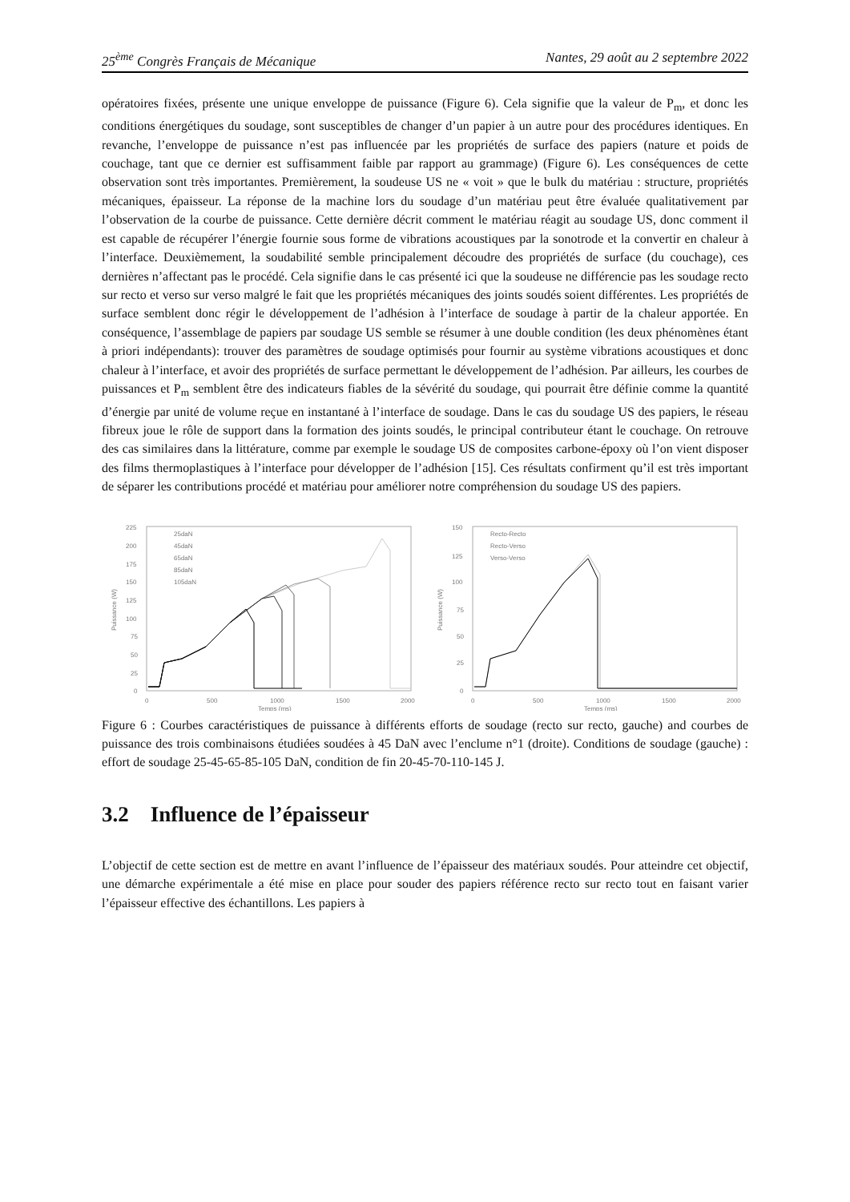25<sup>ème</sup> Congrès Français de Mécanique Nantes, 29 août au 2 septembre 2022
opératoires fixées, présente une unique enveloppe de puissance (Figure 6). Cela signifie que la valeur de P<sub>m</sub>, et donc les conditions énergétiques du soudage, sont susceptibles de changer d’un papier à un autre pour des procédures identiques. En revanche, l’enveloppe de puissance n’est pas influencée par les propriétés de surface des papiers (nature et poids de couchage, tant que ce dernier est suffisamment faible par rapport au grammage) (Figure 6). Les conséquences de cette observation sont très importantes. Premièrement, la soudeuse US ne « voit » que le bulk du matériau : structure, propriétés mécaniques, épaisseur. La réponse de la machine lors du soudage d’un matériau peut être évaluée qualitativement par l’observation de la courbe de puissance. Cette dernière décrit comment le matériau réagit au soudage US, donc comment il est capable de récupérer l’énergie fournie sous forme de vibrations acoustiques par la sonotrode et la convertir en chaleur à l’interface. Deuxièmement, la soudabilité semble principalement découdre des propriétés de surface (du couchage), ces dernières n’affectant pas le procédé. Cela signifie dans le cas présenté ici que la soudeuse ne différencie pas les soudage recto sur recto et verso sur verso malgré le fait que les propriétés mécaniques des joints soudés soient différentes. Les propriétés de surface semblent donc régir le développement de l’adhésion à l’interface de soudage à partir de la chaleur apportée. En conséquence, l’assemblage de papiers par soudage US semble se résumer à une double condition (les deux phénomènes étant à priori indépendants): trouver des paramètres de soudage optimisés pour fournir au système vibrations acoustiques et donc chaleur à l’interface, et avoir des propriétés de surface permettant le développement de l’adhésion. Par ailleurs, les courbes de puissances et P<sub>m</sub> semblent être des indicateurs fiables de la sévérité du soudage, qui pourrait être définie comme la quantité d’énergie par unité de volume reçue en instantané à l’interface de soudage. Dans le cas du soudage US des papiers, le réseau fibreux joue le rôle de support dans la formation des joints soudés, le principal contributeur étant le couchage. On retrouve des cas similaires dans la littérature, comme par exemple le soudage US de composites carbone-époxy où l’on vient disposer des films thermoplastiques à l’interface pour développer de l’adhésion [15]. Ces résultats confirment qu’il est très important de séparer les contributions procédé et matériau pour améliorer notre compréhension du soudage US des papiers.
225
200
175
150
125
100
75
50
25
0
0
500
1000
1500
2000
Temps (ms)
Puissance (W)
25daN
45daN
65daN
85daN
105daN
150
125
100
75
50
25
0
0
500
1000
1500
2000
Temps (ms)
Puissance (W)
Recto-Recto
Recto-Verso
Verso-Verso
Figure 6 : Courbes caractéristiques de puissance à différents efforts de soudage (recto sur recto, gauche) and courbes de puissance des trois combinaisons étudiées soudées à 45 DaN avec l’enclume n°1 (droite). Conditions de soudage (gauche) : effort de soudage 25-45-65-85-105 DaN, condition de fin 20-45-70-110-145 J.
3.2 Influence de l’épaisseur
L’objectif de cette section est de mettre en avant l’influence de l’épaisseur des matériaux soudés. Pour atteindre cet objectif, une démarche expérimentale a été mise en place pour souder des papiers référence recto sur recto tout en faisant varier l’épaisseur effective des échantillons. Les papiers à